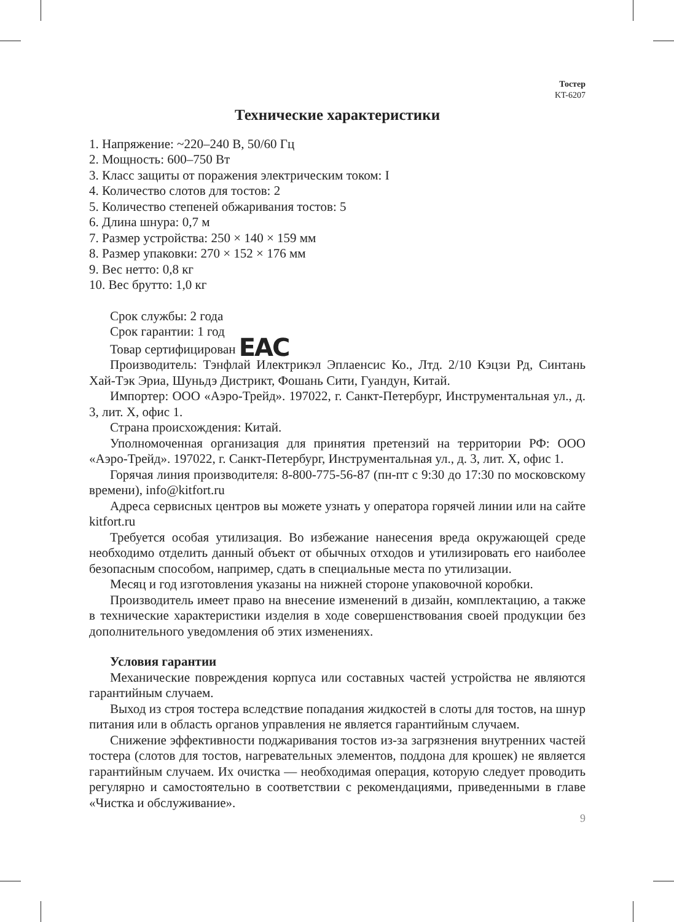Тостер
KT-6207
Технические характеристики
1. Напряжение: ~220–240 В, 50/60 Гц
2. Мощность: 600–750 Вт
3. Класс защиты от поражения электрическим током: I
4. Количество слотов для тостов: 2
5. Количество степеней обжаривания тостов: 5
6. Длина шнура: 0,7 м
7. Размер устройства: 250 × 140 × 159 мм
8. Размер упаковки: 270 × 152 × 176 мм
9. Вес нетто: 0,8 кг
10. Вес брутто: 1,0 кг
Срок службы: 2 года
Срок гарантии: 1 год
Товар сертифицирован EAC
Производитель: Тэнфлай Илектрикэл Эплаенсис Ко., Лтд. 2/10 Кэцзи Рд, Синтань Хай-Тэк Эриа, Шуньдэ Дистрикт, Фошань Сити, Гуандун, Китай.
Импортер: ООО «Аэро-Трейд». 197022, г. Санкт-Петербург, Инструментальная ул., д. 3, лит. Х, офис 1.
Страна происхождения: Китай.
Уполномоченная организация для принятия претензий на территории РФ: ООО «Аэро-Трейд». 197022, г. Санкт-Петербург, Инструментальная ул., д. 3, лит. Х, офис 1.
Горячая линия производителя: 8-800-775-56-87 (пн-пт с 9:30 до 17:30 по московскому времени), info@kitfort.ru
Адреса сервисных центров вы можете узнать у оператора горячей линии или на сайте kitfort.ru
Требуется особая утилизация. Во избежание нанесения вреда окружающей среде необходимо отделить данный объект от обычных отходов и утилизировать его наиболее безопасным способом, например, сдать в специальные места по утилизации.
Месяц и год изготовления указаны на нижней стороне упаковочной коробки.
Производитель имеет право на внесение изменений в дизайн, комплектацию, а также в технические характеристики изделия в ходе совершенствования своей продукции без дополнительного уведомления об этих изменениях.
Условия гарантии
Механические повреждения корпуса или составных частей устройства не являются гарантийным случаем.
Выход из строя тостера вследствие попадания жидкостей в слоты для тостов, на шнур питания или в область органов управления не является гарантийным случаем.
Снижение эффективности поджаривания тостов из-за загрязнения внутренних частей тостера (слотов для тостов, нагревательных элементов, поддона для крошек) не является гарантийным случаем. Их очистка — необходимая операция, которую следует проводить регулярно и самостоятельно в соответствии с рекомендациями, приведенными в главе «Чистка и обслуживание».
9